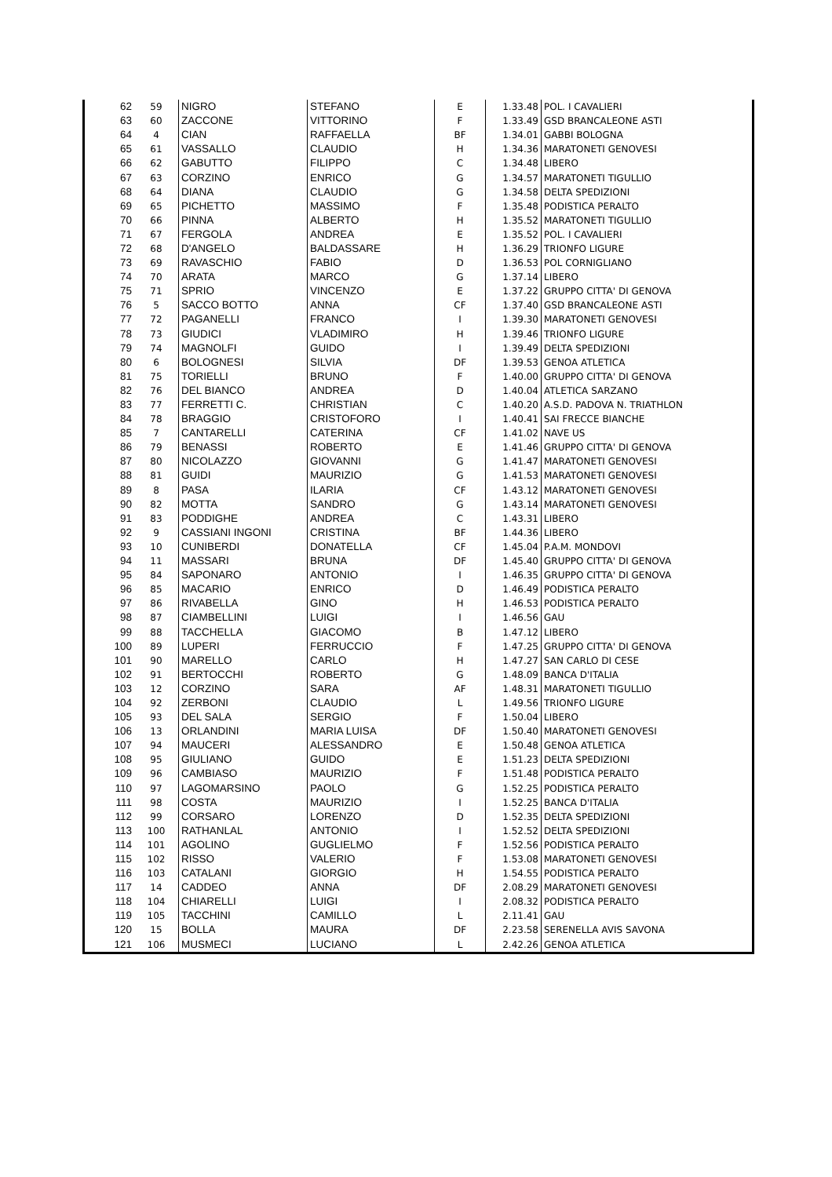| 62 | 59 | NIGRO | STEFANO | E | 1.33.48 | POL. I CAVALIERI |
| 63 | 60 | ZACCONE | VITTORINO | F | 1.33.49 | GSD BRANCALEONE ASTI |
| 64 | 4 | CIAN | RAFFAELLA | BF | 1.34.01 | GABBI BOLOGNA |
| 65 | 61 | VASSALLO | CLAUDIO | H | 1.34.36 | MARATONETI GENOVESI |
| 66 | 62 | GABUTTO | FILIPPO | C | 1.34.48 | LIBERO |
| 67 | 63 | CORZINO | ENRICO | G | 1.34.57 | MARATONETI TIGULLIO |
| 68 | 64 | DIANA | CLAUDIO | G | 1.34.58 | DELTA SPEDIZIONI |
| 69 | 65 | PICHETTO | MASSIMO | F | 1.35.48 | PODISTICA PERALTO |
| 70 | 66 | PINNA | ALBERTO | H | 1.35.52 | MARATONETI TIGULLIO |
| 71 | 67 | FERGOLA | ANDREA | E | 1.35.52 | POL. I CAVALIERI |
| 72 | 68 | D'ANGELO | BALDASSARE | H | 1.36.29 | TRIONFO LIGURE |
| 73 | 69 | RAVASCHIO | FABIO | D | 1.36.53 | POL CORNIGLIANO |
| 74 | 70 | ARATA | MARCO | G | 1.37.14 | LIBERO |
| 75 | 71 | SPRIO | VINCENZO | E | 1.37.22 | GRUPPO CITTA' DI GENOVA |
| 76 | 5 | SACCO BOTTO | ANNA | CF | 1.37.40 | GSD BRANCALEONE ASTI |
| 77 | 72 | PAGANELLI | FRANCO | I | 1.39.30 | MARATONETI GENOVESI |
| 78 | 73 | GIUDICI | VLADIMIRO | H | 1.39.46 | TRIONFO LIGURE |
| 79 | 74 | MAGNOLFI | GUIDO | I | 1.39.49 | DELTA SPEDIZIONI |
| 80 | 6 | BOLOGNESI | SILVIA | DF | 1.39.53 | GENOA ATLETICA |
| 81 | 75 | TORIELLI | BRUNO | F | 1.40.00 | GRUPPO CITTA' DI GENOVA |
| 82 | 76 | DEL BIANCO | ANDREA | D | 1.40.04 | ATLETICA SARZANO |
| 83 | 77 | FERRETTI C. | CHRISTIAN | C | 1.40.20 | A.S.D. PADOVA N. TRIATHLON |
| 84 | 78 | BRAGGIO | CRISTOFORO | I | 1.40.41 | SAI FRECCE BIANCHE |
| 85 | 7 | CANTARELLI | CATERINA | CF | 1.41.02 | NAVE US |
| 86 | 79 | BENASSI | ROBERTO | E | 1.41.46 | GRUPPO CITTA' DI GENOVA |
| 87 | 80 | NICOLAZZO | GIOVANNI | G | 1.41.47 | MARATONETI GENOVESI |
| 88 | 81 | GUIDI | MAURIZIO | G | 1.41.53 | MARATONETI GENOVESI |
| 89 | 8 | PASA | ILARIA | CF | 1.43.12 | MARATONETI GENOVESI |
| 90 | 82 | MOTTA | SANDRO | G | 1.43.14 | MARATONETI GENOVESI |
| 91 | 83 | PODDIGHE | ANDREA | C | 1.43.31 | LIBERO |
| 92 | 9 | CASSIANI INGONI | CRISTINA | BF | 1.44.36 | LIBERO |
| 93 | 10 | CUNIBERDI | DONATELLA | CF | 1.45.04 | P.A.M. MONDOVI |
| 94 | 11 | MASSARI | BRUNA | DF | 1.45.40 | GRUPPO CITTA' DI GENOVA |
| 95 | 84 | SAPONARO | ANTONIO | I | 1.46.35 | GRUPPO CITTA' DI GENOVA |
| 96 | 85 | MACARIO | ENRICO | D | 1.46.49 | PODISTICA PERALTO |
| 97 | 86 | RIVABELLA | GINO | H | 1.46.53 | PODISTICA PERALTO |
| 98 | 87 | CIAMBELLINI | LUIGI | I | 1.46.56 | GAU |
| 99 | 88 | TACCHELLA | GIACOMO | B | 1.47.12 | LIBERO |
| 100 | 89 | LUPERI | FERRUCCIO | F | 1.47.25 | GRUPPO CITTA' DI GENOVA |
| 101 | 90 | MARELLO | CARLO | H | 1.47.27 | SAN CARLO DI CESE |
| 102 | 91 | BERTOCCHI | ROBERTO | G | 1.48.09 | BANCA D'ITALIA |
| 103 | 12 | CORZINO | SARA | AF | 1.48.31 | MARATONETI TIGULLIO |
| 104 | 92 | ZERBONI | CLAUDIO | L | 1.49.56 | TRIONFO LIGURE |
| 105 | 93 | DEL SALA | SERGIO | F | 1.50.04 | LIBERO |
| 106 | 13 | ORLANDINI | MARIA LUISA | DF | 1.50.40 | MARATONETI GENOVESI |
| 107 | 94 | MAUCERI | ALESSANDRO | E | 1.50.48 | GENOA ATLETICA |
| 108 | 95 | GIULIANO | GUIDO | E | 1.51.23 | DELTA SPEDIZIONI |
| 109 | 96 | CAMBIASO | MAURIZIO | F | 1.51.48 | PODISTICA PERALTO |
| 110 | 97 | LAGOMARSINO | PAOLO | G | 1.52.25 | PODISTICA PERALTO |
| 111 | 98 | COSTA | MAURIZIO | I | 1.52.25 | BANCA D'ITALIA |
| 112 | 99 | CORSARO | LORENZO | D | 1.52.35 | DELTA SPEDIZIONI |
| 113 | 100 | RATHANLAL | ANTONIO | I | 1.52.52 | DELTA SPEDIZIONI |
| 114 | 101 | AGOLINO | GUGLIELMO | F | 1.52.56 | PODISTICA PERALTO |
| 115 | 102 | RISSO | VALERIO | F | 1.53.08 | MARATONETI GENOVESI |
| 116 | 103 | CATALANI | GIORGIO | H | 1.54.55 | PODISTICA PERALTO |
| 117 | 14 | CADDEO | ANNA | DF | 2.08.29 | MARATONETI GENOVESI |
| 118 | 104 | CHIARELLI | LUIGI | I | 2.08.32 | PODISTICA PERALTO |
| 119 | 105 | TACCHINI | CAMILLO | L | 2.11.41 | GAU |
| 120 | 15 | BOLLA | MAURA | DF | 2.23.58 | SERENELLA AVIS SAVONA |
| 121 | 106 | MUSMECI | LUCIANO | L | 2.42.26 | GENOA ATLETICA |